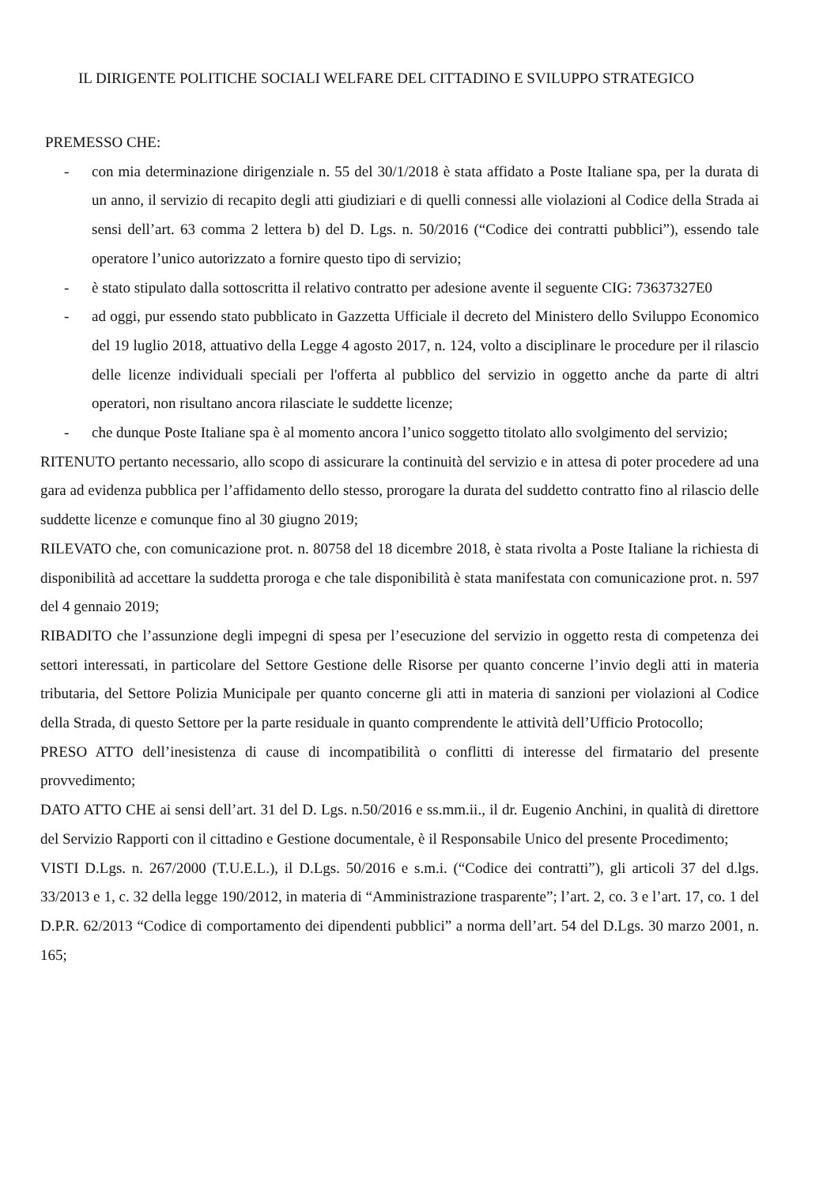IL DIRIGENTE POLITICHE SOCIALI WELFARE DEL CITTADINO E SVILUPPO STRATEGICO
PREMESSO CHE:
- con mia determinazione dirigenziale n. 55 del 30/1/2018 è stata affidato a Poste Italiane spa, per la durata di un anno, il servizio di recapito degli atti giudiziari e di quelli connessi alle violazioni al Codice della Strada ai sensi dell’art. 63 comma 2 lettera b) del D. Lgs. n. 50/2016 (“Codice dei contratti pubblici”), essendo tale operatore l’unico autorizzato a fornire questo tipo di servizio;
- è stato stipulato dalla sottoscritta il relativo contratto per adesione avente il seguente CIG: 73637327E0
- ad oggi, pur essendo stato pubblicato in Gazzetta Ufficiale il decreto del Ministero dello Sviluppo Economico del 19 luglio 2018, attuativo della Legge 4 agosto 2017, n. 124, volto a disciplinare le procedure per il rilascio delle licenze individuali speciali per l'offerta al pubblico del servizio in oggetto anche da parte di altri operatori, non risultano ancora rilasciate le suddette licenze;
- che dunque Poste Italiane spa è al momento ancora l’unico soggetto titolato allo svolgimento del servizio;
RITENUTO pertanto necessario, allo scopo di assicurare la continuità del servizio e in attesa di poter procedere ad una gara ad evidenza pubblica per l’affidamento dello stesso, prorogare la durata del suddetto contratto fino al rilascio delle suddette licenze e comunque fino al 30 giugno 2019;
RILEVATO che, con comunicazione prot. n. 80758 del 18 dicembre 2018, è stata rivolta a Poste Italiane la richiesta di disponibilità ad accettare la suddetta proroga e che tale disponibilità è stata manifestata con comunicazione prot. n. 597 del 4 gennaio 2019;
RIBADITO che l’assunzione degli impegni di spesa per l’esecuzione del servizio in oggetto resta di competenza dei settori interessati, in particolare del Settore Gestione delle Risorse per quanto concerne l’invio degli atti in materia tributaria, del Settore Polizia Municipale per quanto concerne gli atti in materia di sanzioni per violazioni al Codice della Strada, di questo Settore per la parte residuale in quanto comprendente le attività dell’Ufficio Protocollo;
PRESO ATTO dell’inesistenza di cause di incompatibilità o conflitti di interesse del firmatario del presente provvedimento;
DATO ATTO CHE ai sensi dell’art. 31 del D. Lgs. n.50/2016 e ss.mm.ii., il dr. Eugenio Anchini, in qualità di direttore del Servizio Rapporti con il cittadino e Gestione documentale, è il Responsabile Unico del presente Procedimento;
VISTI D.Lgs. n. 267/2000 (T.U.E.L.), il D.Lgs. 50/2016 e s.m.i. (“Codice dei contratti”), gli articoli 37 del d.lgs. 33/2013 e 1, c. 32 della legge 190/2012, in materia di “Amministrazione trasparente”; l’art. 2, co. 3 e l’art. 17, co. 1 del D.P.R. 62/2013 “Codice di comportamento dei dipendenti pubblici” a norma dell’art. 54 del D.Lgs. 30 marzo 2001, n. 165;